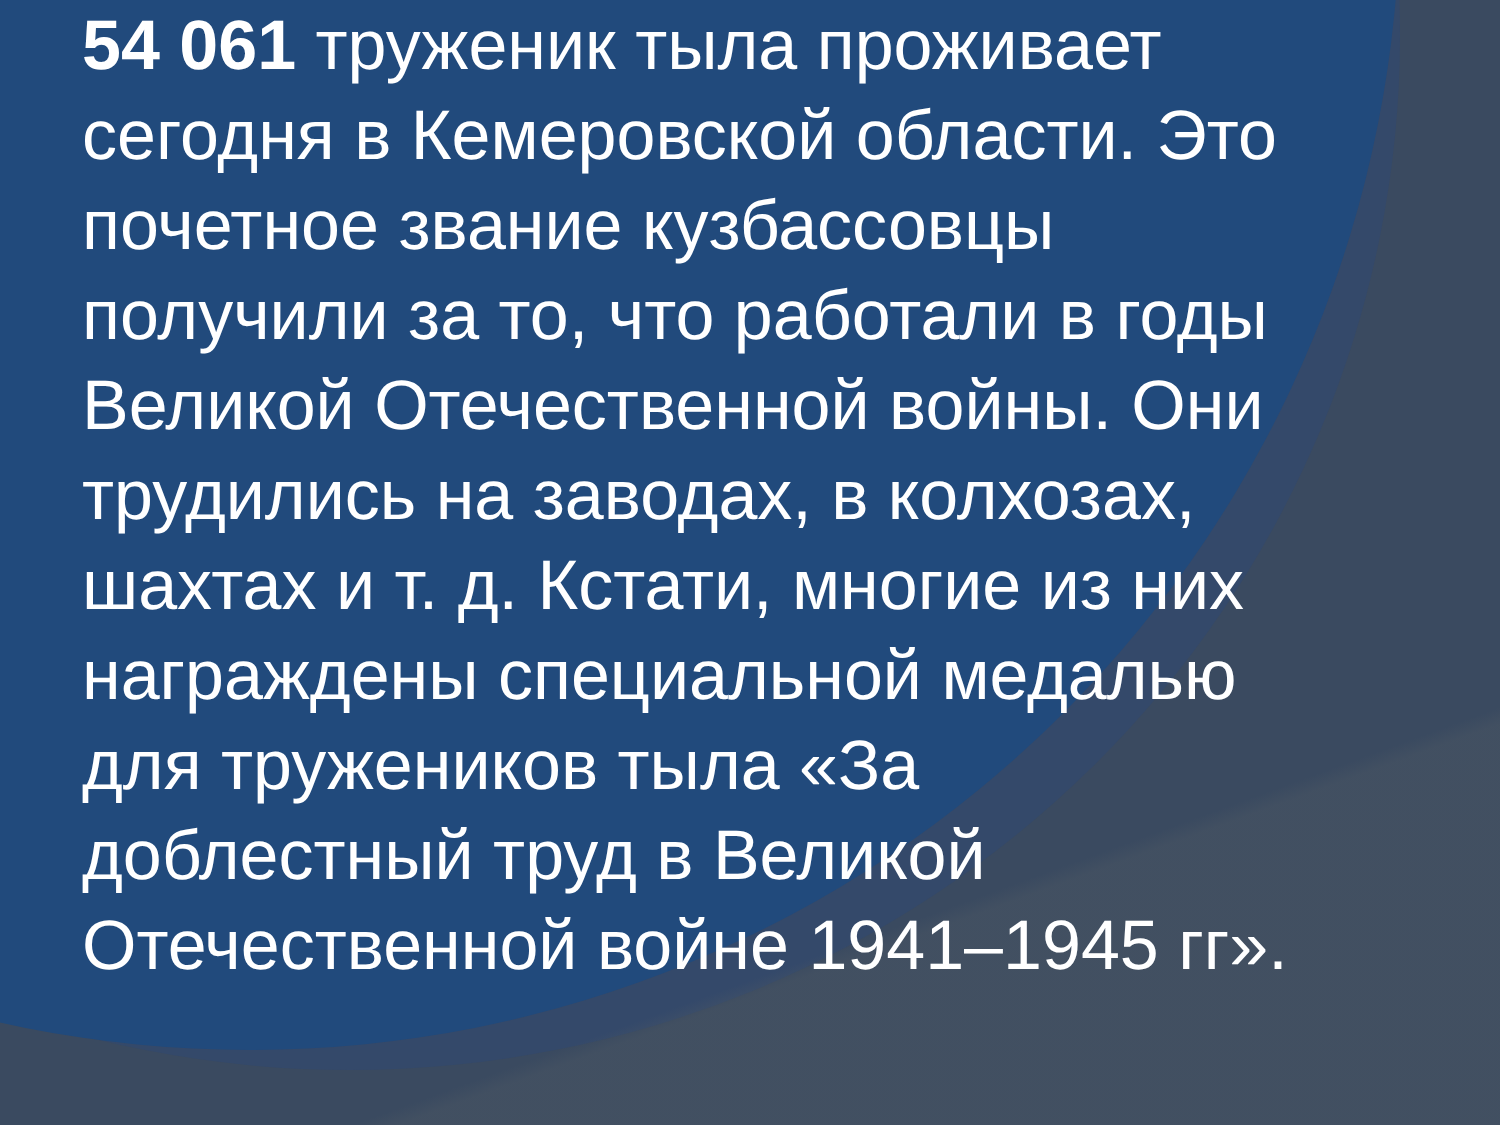54 061 труженик тыла проживает сегодня в Кемеровской области. Это почетное звание кузбассовцы получили за то, что работали в годы Великой Отечественной войны. Они трудились на заводах, в колхозах, шахтах и т. д. Кстати, многие из них награждены специальной медалью для тружеников тыла «За доблестный труд в Великой Отечественной войне 1941–1945 гг».